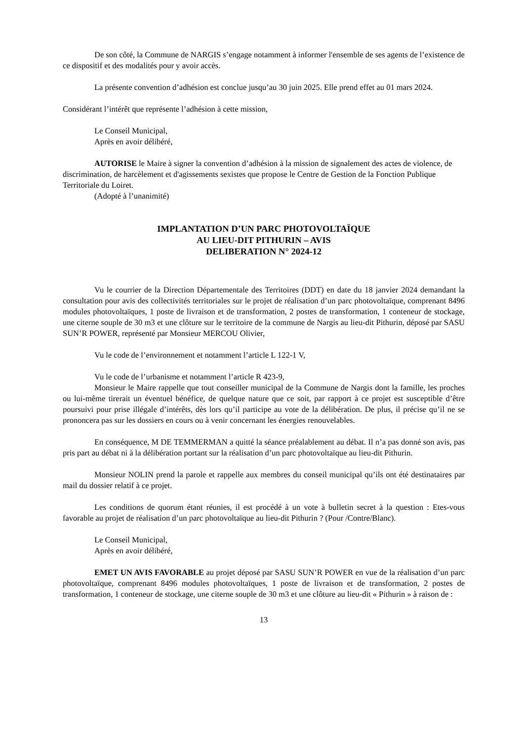De son côté, la Commune de NARGIS s’engage notamment à informer l'ensemble de ses agents de l’existence de ce dispositif et des modalités pour y avoir accès.
La présente convention d’adhésion est conclue jusqu’au 30 juin 2025. Elle prend effet au 01 mars 2024.
Considérant l’intérêt que représente l’adhésion à cette mission,
Le Conseil Municipal,
Après en avoir délibéré,
AUTORISE le Maire à signer la convention d’adhésion à la mission de signalement des actes de violence, de discrimination, de harcèlement et d'agissements sexistes que propose le Centre de Gestion de la Fonction Publique Territoriale du Loiret.
(Adopté à l’unanimité)
IMPLANTATION D’UN PARC PHOTOVOLTAÏQUE
AU LIEU-DIT PITHURIN – AVIS
DELIBERATION N° 2024-12
Vu le courrier de la Direction Départementale des Territoires (DDT) en date du 18 janvier 2024 demandant la consultation pour avis des collectivités territoriales sur le projet de réalisation d’un parc photovoltaïque, comprenant 8496 modules photovoltaïques, 1 poste de livraison et de transformation, 2 postes de transformation, 1 conteneur de stockage, une citerne souple de 30 m3 et une clôture sur le territoire de la commune de Nargis au lieu-dit Pithurin, déposé par SASU SUN’R POWER, représenté par Monsieur MERCOU Olivier,
Vu le code de l’environnement et notamment l’article L 122-1 V,
Vu le code de l’urbanisme et notamment l’article R 423-9,
Monsieur le Maire rappelle que tout conseiller municipal de la Commune de Nargis dont la famille, les proches ou lui-même tirerait un éventuel bénéfice, de quelque nature que ce soit, par rapport à ce projet est susceptible d’être poursuivi pour prise illégale d’intérêts, dès lors qu’il participe au vote de la délibération. De plus, il précise qu’il ne se prononcera pas sur les dossiers en cours ou à venir concernant les énergies renouvelables.
En conséquence, M DE TEMMERMAN a quitté la séance préalablement au débat. Il n’a pas donné son avis, pas pris part au débat ni à la délibération portant sur la réalisation d’un parc photovoltaïque au lieu-dit Pithurin.
Monsieur NOLIN prend la parole et rappelle aux membres du conseil municipal qu’ils ont été destinataires par mail du dossier relatif à ce projet.
Les conditions de quorum étant réunies, il est procédé à un vote à bulletin secret à la question : Etes-vous favorable au projet de réalisation d’un parc photovoltaïque au lieu-dit Pithurin ? (Pour /Contre/Blanc).
Le Conseil Municipal,
Après en avoir délibéré,
EMET UN AVIS FAVORABLE au projet déposé par SASU SUN’R POWER en vue de la réalisation d’un parc photovoltaïque, comprenant 8496 modules photovoltaïques, 1 poste de livraison et de transformation, 2 postes de transformation, 1 conteneur de stockage, une citerne souple de 30 m3 et une clôture au lieu-dit « Pithurin » à raison de :
13